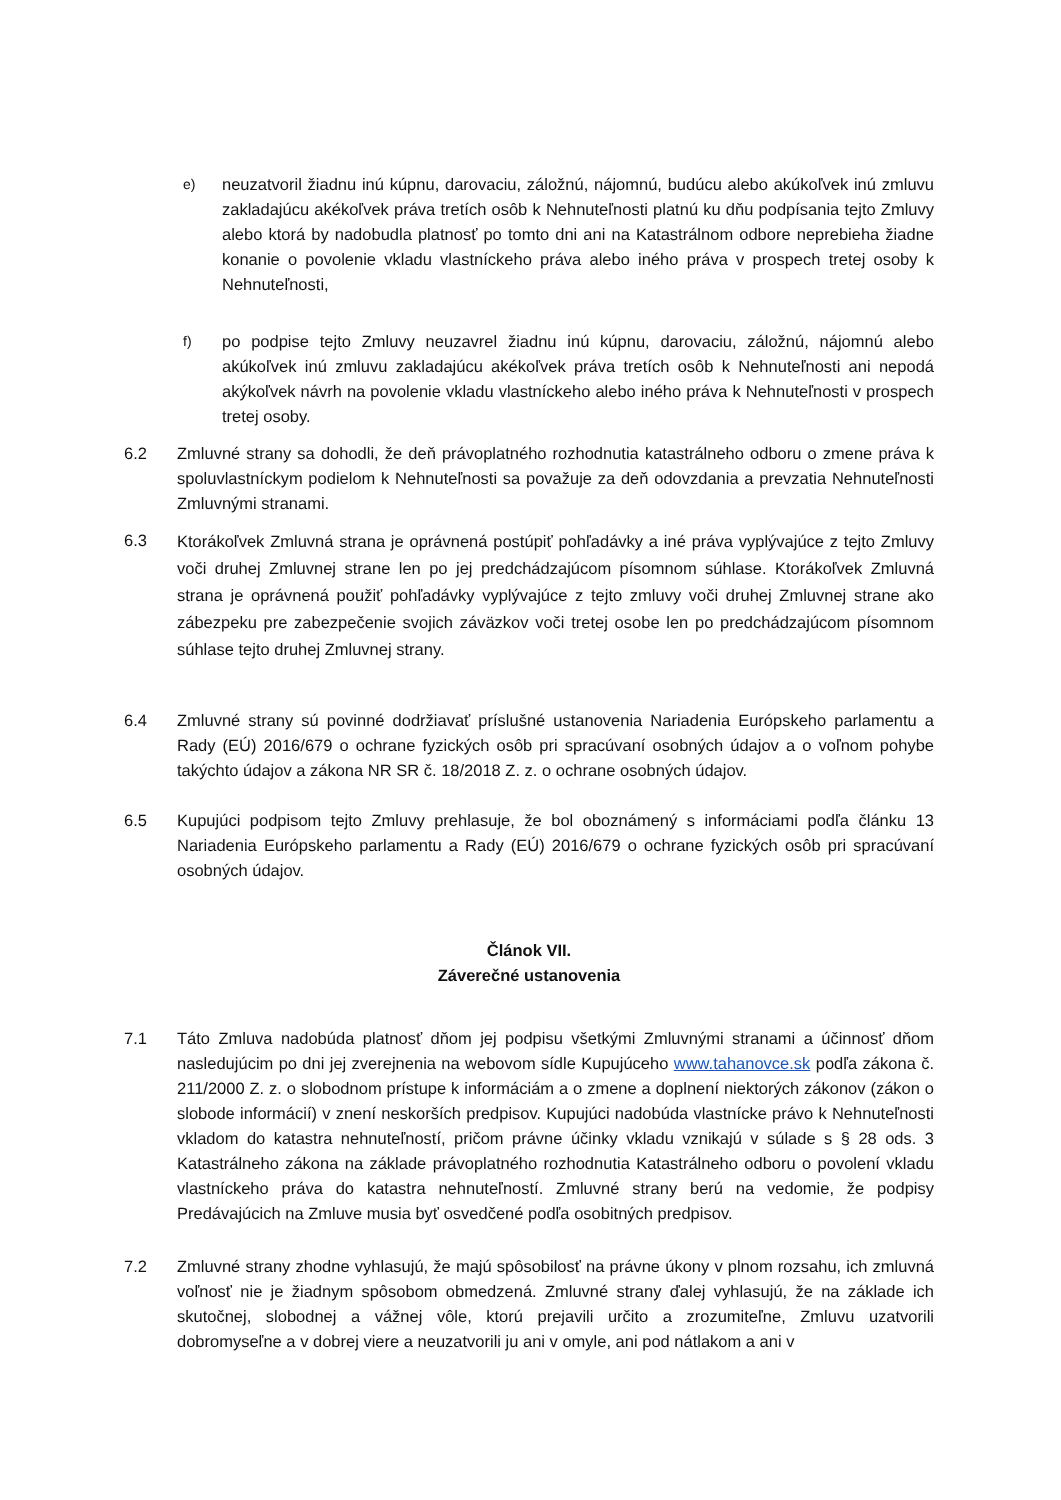e)
neuzatvoril žiadnu inú kúpnu, darovaciu, záložnú, nájomnú, budúcu alebo akúkoľvek inú zmluvu zakladajúcu akékoľvek práva tretích osôb k Nehnuteľnosti platnú ku dňu podpísania tejto Zmluvy alebo ktorá by nadobudla platnosť po tomto dni ani na Katastrálnom odbore neprebieha žiadne konanie o povolenie vkladu vlastníckeho práva alebo iného práva v prospech tretej osoby k Nehnuteľnosti,
f)
po podpise tejto Zmluvy neuzavrel žiadnu inú kúpnu, darovaciu, záložnú, nájomnú alebo akúkoľvek inú zmluvu zakladajúcu akékoľvek práva tretích osôb k Nehnuteľnosti ani nepodá akýkoľvek návrh na povolenie vkladu vlastníckeho alebo iného práva k Nehnuteľnosti v prospech tretej osoby.
6.2 Zmluvné strany sa dohodli, že deň právoplatného rozhodnutia katastrálneho odboru o zmene práva k spoluvlastníckym podielom k Nehnuteľnosti sa považuje za deň odovzdania a prevzatia Nehnuteľnosti Zmluvnými stranami.
6.3
Ktorákoľvek Zmluvná strana je oprávnená postúpiť pohľadávky a iné práva vyplývajúce z tejto Zmluvy voči druhej Zmluvnej strane len po jej predchádzajúcom písomnom súhlase. Ktorákoľvek Zmluvná strana je oprávnená použiť pohľadávky vyplývajúce z tejto zmluvy voči druhej Zmluvnej strane ako zábezpeku pre zabezpečenie svojich záväzkov voči tretej osobe len po predchádzajúcom písomnom súhlase tejto druhej Zmluvnej strany.
6.4 Zmluvné strany sú povinné dodržiavať príslušné ustanovenia Nariadenia Európskeho parlamentu a Rady (EÚ) 2016/679 o ochrane fyzických osôb pri spracúvaní osobných údajov a o voľnom pohybe takýchto údajov a zákona NR SR č. 18/2018 Z. z. o ochrane osobných údajov.
6.5 Kupujúci podpisom tejto Zmluvy prehlasuje, že bol oboznámený s informáciami podľa článku 13 Nariadenia Európskeho parlamentu a Rady (EÚ) 2016/679 o ochrane fyzických osôb pri spracúvaní osobných údajov.
Článok VII.
Záverečné ustanovenia
7.1 Táto Zmluva nadobúda platnosť dňom jej podpisu všetkými Zmluvnými stranami a účinnosť dňom nasledujúcim po dni jej zverejnenia na webovom sídle Kupujúceho www.tahanovce.sk podľa zákona č. 211/2000 Z. z. o slobodnom prístupe k informáciám a o zmene a doplnení niektorých zákonov (zákon o slobode informácií) v znení neskorších predpisov. Kupujúci nadobúda vlastnícke právo k Nehnuteľnosti vkladom do katastra nehnuteľností, pričom právne účinky vkladu vznikajú v súlade s § 28 ods. 3 Katastrálneho zákona na základe právoplatného rozhodnutia Katastrálneho odboru o povolení vkladu vlastníckeho práva do katastra nehnuteľností. Zmluvné strany berú na vedomie, že podpisy Predávajúcich na Zmluve musia byť osvedčené podľa osobitných predpisov.
7.2 Zmluvné strany zhodne vyhlasujú, že majú spôsobilosť na právne úkony v plnom rozsahu, ich zmluvná voľnosť nie je žiadnym spôsobom obmedzená. Zmluvné strany ďalej vyhlasujú, že na základe ich skutočnej, slobodnej a vážnej vôle, ktorú prejavili určito a zrozumiteľne, Zmluvu uzatvorili dobromyseľne a v dobrej viere a neuzatvorili ju ani v omyle, ani pod nátlakom a ani v